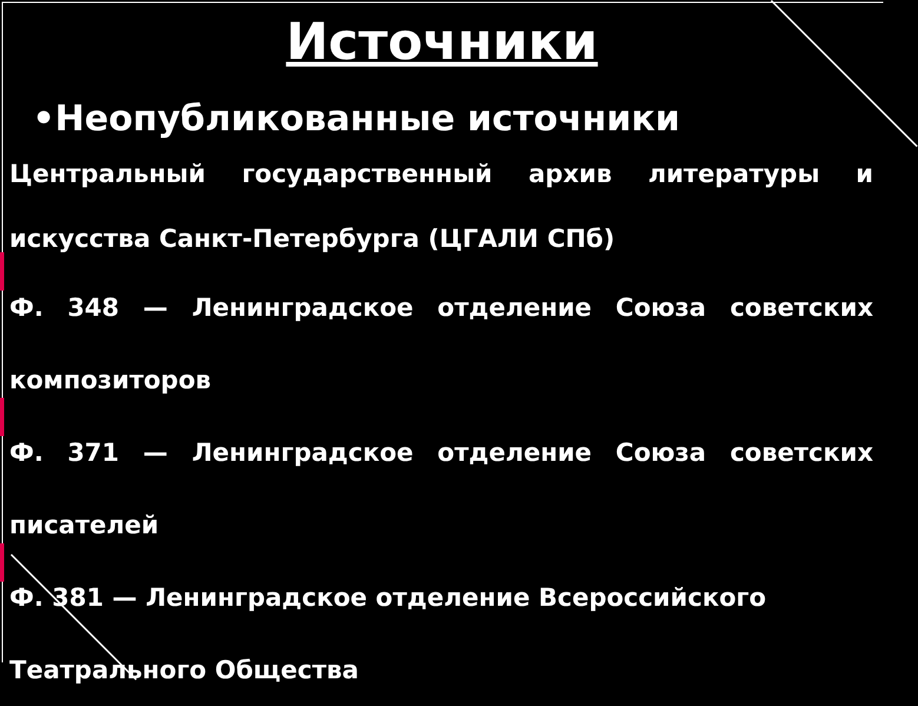Источники
•Неопубликованные источники
Центральный государственный архив литературы и искусства Санкт-Петербурга (ЦГАЛИ СПб)
Ф. 348 — Ленинградское отделение Союза советских композиторов
Ф. 371 — Ленинградское отделение Союза советских писателей
Ф. 381 — Ленинградское отделение Всероссийского Театрального Общества